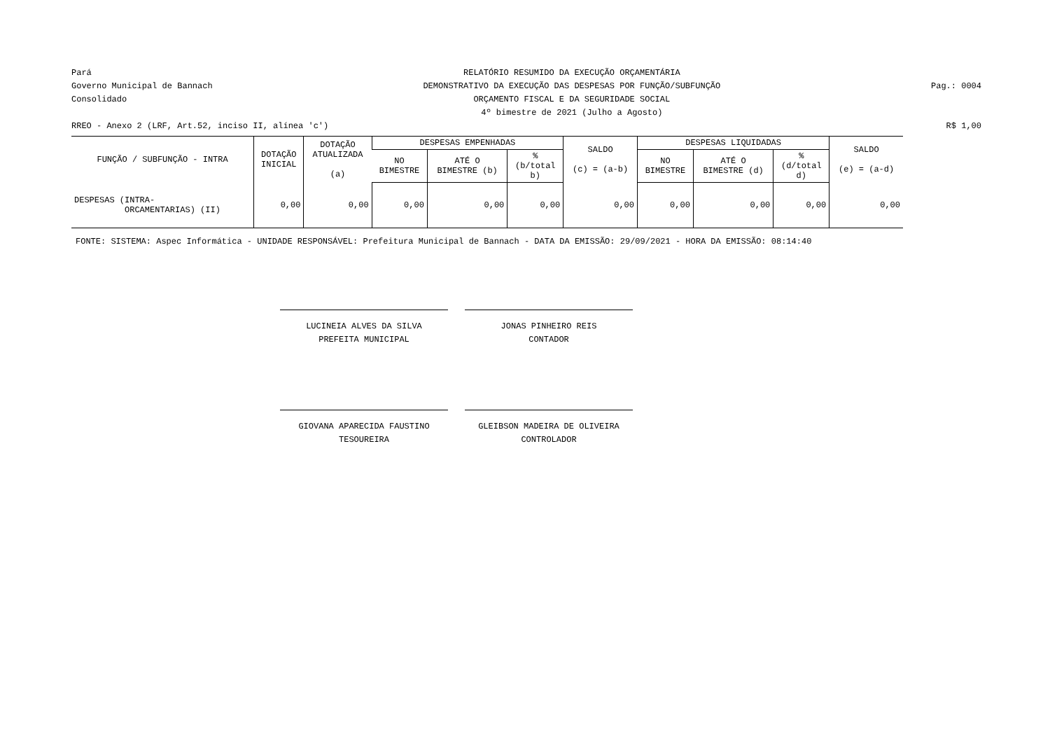Pará
Governo Municipal de Bannach
Consolidado
RELATÓRIO RESUMIDO DA EXECUÇÃO ORÇAMENTÁRIA
DEMONSTRATIVO DA EXECUÇÃO DAS DESPESAS POR FUNÇÃO/SUBFUNÇÃO
ORÇAMENTO FISCAL E DA SEGURIDADE SOCIAL
4º bimestre de 2021 (Julho a Agosto)
Pag.: 0004
RREO - Anexo 2 (LRF, Art.52, inciso II, alínea 'c')
R$ 1,00
| FUNÇÃO / SUBFUNÇÃO - INTRA | DOTAÇÃO INICIAL | DOTAÇÃO ATUALIZADA (a) | DESPESAS EMPENHADAS | | | SALDO (c) = (a-b) | DESPESAS LIQUIDADAS | | | SALDO (e) = (a-d) |
| --- | --- | --- | --- | --- | --- | --- | --- | --- | --- | --- |
| | | | NO BIMESTRE | ATÉ O BIMESTRE (b) | % (b/total b) | | NO BIMESTRE | ATÉ O BIMESTRE (d) | % (d/total d) | |
| DESPESAS (INTRA- ORCAMENTARIAS) (II) | 0,00 | 0,00 | 0,00 | 0,00 | 0,00 | 0,00 | 0,00 | 0,00 | 0,00 | 0,00 |
FONTE: SISTEMA: Aspec Informática - UNIDADE RESPONSÁVEL: Prefeitura Municipal de Bannach - DATA DA EMISSÃO: 29/09/2021 - HORA DA EMISSÃO: 08:14:40
LUCINEIA ALVES DA SILVA
PREFEITA MUNICIPAL
JONAS PINHEIRO REIS
CONTADOR
GIOVANA APARECIDA FAUSTINO
TESOUREIRA
GLEIBSON MADEIRA DE OLIVEIRA
CONTROLADOR